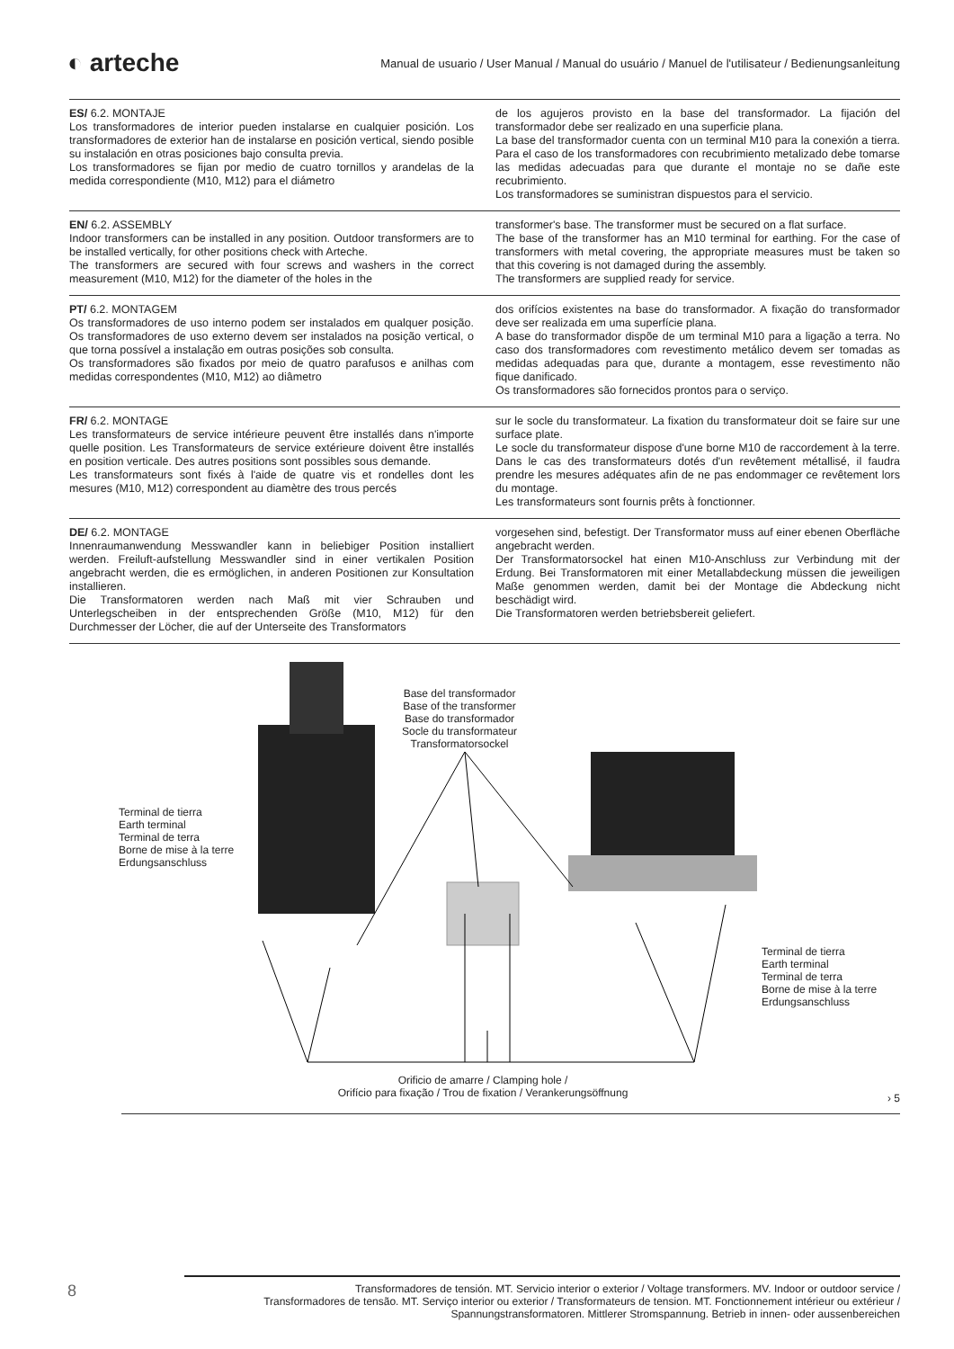◐ arteche
Manual de usuario / User Manual / Manual do usuário / Manuel de l'utilisateur / Bedienungsanleitung
ES/ 6.2. MONTAJE
Los transformadores de interior pueden instalarse en cualquier posición. Los transformadores de exterior han de instalarse en posición vertical, siendo posible su instalación en otras posiciones bajo consulta previa.
Los transformadores se fijan por medio de cuatro tornillos y arandelas de la medida correspondiente (M10, M12) para el diámetro
de los agujeros provisto en la base del transformador. La fijación del transformador debe ser realizado en una superficie plana.
La base del transformador cuenta con un terminal M10 para la conexión a tierra. Para el caso de los transformadores con recubrimiento metalizado debe tomarse las medidas adecuadas para que durante el montaje no se dañe este recubrimiento.
Los transformadores se suministran dispuestos para el servicio.
EN/ 6.2. ASSEMBLY
Indoor transformers can be installed in any position. Outdoor transformers are to be installed vertically, for other positions check with Arteche.
The transformers are secured with four screws and washers in the correct measurement (M10, M12) for the diameter of the holes in the
transformer's base. The transformer must be secured on a flat surface.
The base of the transformer has an M10 terminal for earthing. For the case of transformers with metal covering, the appropriate measures must be taken so that this covering is not damaged during the assembly.
The transformers are supplied ready for service.
PT/ 6.2. MONTAGEM
Os transformadores de uso interno podem ser instalados em qualquer posição. Os transformadores de uso externo devem ser instalados na posição vertical, o que torna possível a instalação em outras posições sob consulta.
Os transformadores são fixados por meio de quatro parafusos e anilhas com medidas correspondentes (M10, M12) ao diâmetro
dos orifícios existentes na base do transformador. A fixação do transformador deve ser realizada em uma superfície plana.
A base do transformador dispõe de um terminal M10 para a ligação a terra. No caso dos transformadores com revestimento metálico devem ser tomadas as medidas adequadas para que, durante a montagem, esse revestimento não fique danificado.
Os transformadores são fornecidos prontos para o serviço.
FR/ 6.2. MONTAGE
Les transformateurs de service intérieure peuvent être installés dans n'importe quelle position. Les Transformateurs de service extérieure doivent être installés en position verticale. Des autres positions sont possibles sous demande.
Les transformateurs sont fixés à l'aide de quatre vis et rondelles dont les mesures (M10, M12) correspondent au diamètre des trous percés
sur le socle du transformateur. La fixation du transformateur doit se faire sur une surface plate.
Le socle du transformateur dispose d'une borne M10 de raccordement à la terre. Dans le cas des transformateurs dotés d'un revêtement métallisé, il faudra prendre les mesures adéquates afin de ne pas endommager ce revêtement lors du montage.
Les transformateurs sont fournis prêts à fonctionner.
DE/ 6.2. MONTAGE
Innenraumanwendung Messwandler kann in beliebiger Position installiert werden. Freiluft-aufstellung Messwandler sind in einer vertikalen Position angebracht werden, die es ermöglichen, in anderen Positionen zur Konsultation installieren.
Die Transformatoren werden nach Maß mit vier Schrauben und Unterlegscheiben in der entsprechenden Größe (M10, M12) für den Durchmesser der Löcher, die auf der Unterseite des Transformators
vorgesehen sind, befestigt. Der Transformator muss auf einer ebenen Oberfläche angebracht werden.
Der Transformatorsockel hat einen M10-Anschluss zur Verbindung mit der Erdung. Bei Transformatoren mit einer Metallabdeckung müssen die jeweiligen Maße genommen werden, damit bei der Montage die Abdeckung nicht beschädigt wird.
Die Transformatoren werden betriebsbereit geliefert.
Base del transformador
Base of the transformer
Base do transformador
Socle du transformateur
Transformatorsockel
Terminal de tierra
Earth terminal
Terminal de terra
Borne de mise à la terre
Erdungsanschluss
Terminal de tierra
Earth terminal
Terminal de terra
Borne de mise à la terre
Erdungsanschluss
Orificio de amarre / Clamping hole /
Orifício para fixação / Trou de fixation / Verankerungsöffnung
› 5
8
Transformadores de tensión. MT. Servicio interior o exterior / Voltage transformers. MV. Indoor or outdoor service /
Transformadores de tensão. MT. Serviço interior ou exterior / Transformateurs de tension. MT. Fonctionnement intérieur ou extérieur /
Spannungstransformatoren. Mittlerer Stromspannung. Betrieb in innen- oder aussenbereichen